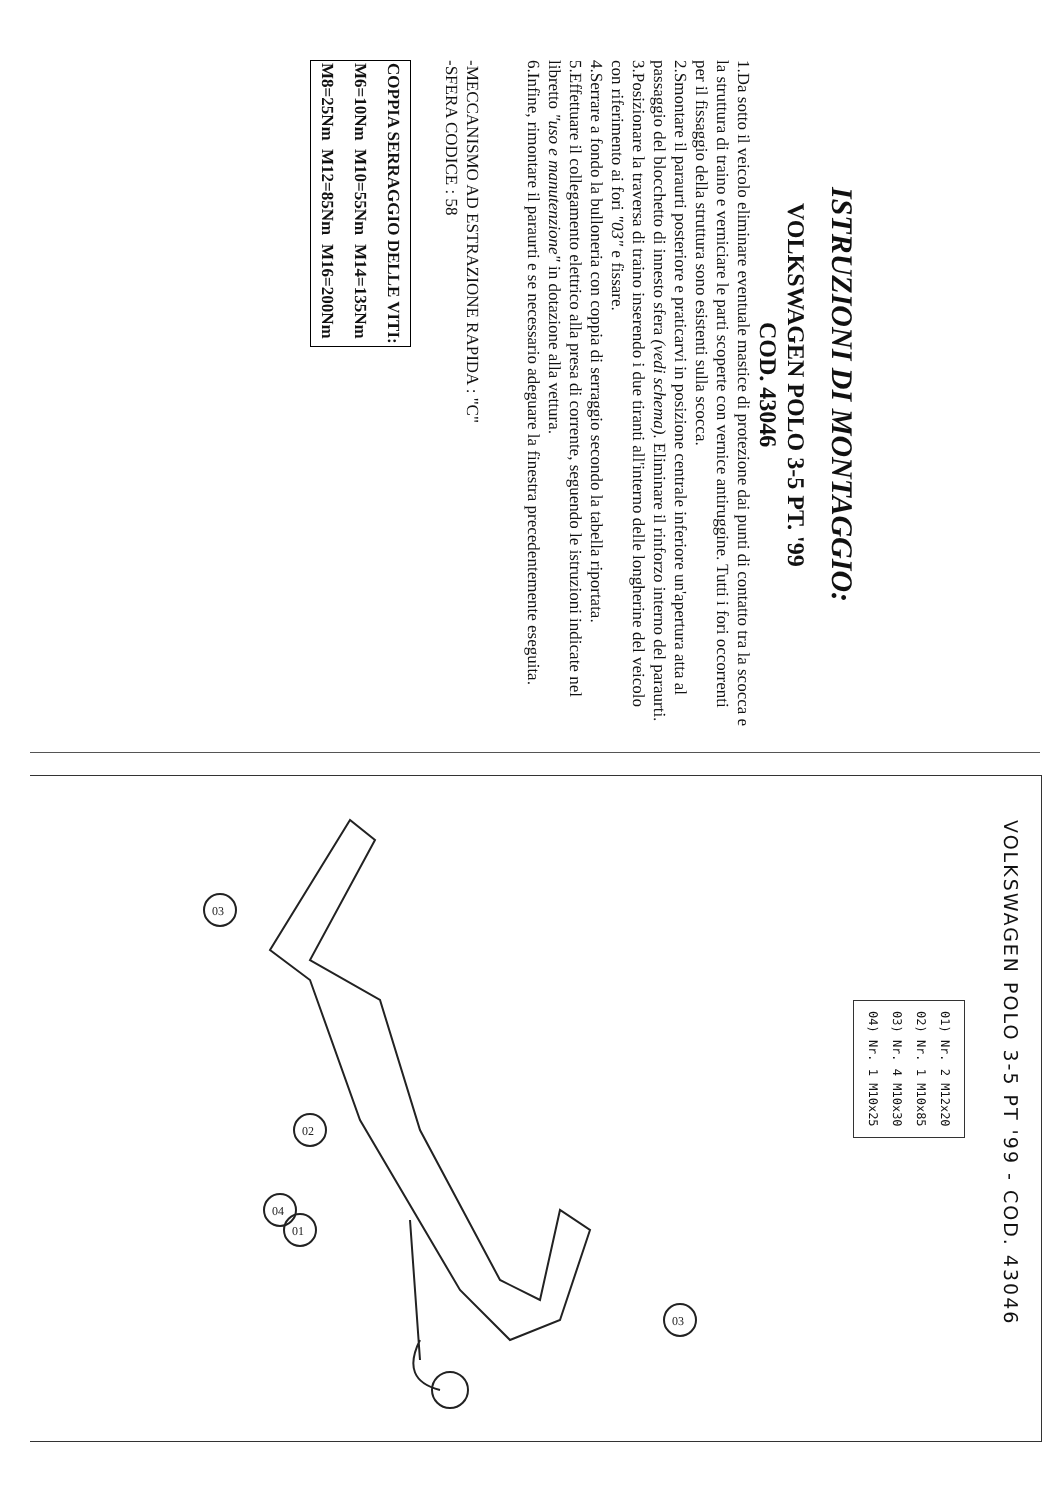ISTRUZIONI DI MONTAGGIO:
VOLKSWAGEN POLO 3-5 PT. '99
COD. 43046
1.Da sotto il veicolo eliminare eventuale mastice di protezione dai punti di contatto tra la scocca e la struttura di traino e verniciare le parti scoperte con vernice antiruggine. Tutti i fori occorrenti per il fissaggio della struttura sono esistenti sulla scocca.
2.Smontare il paraurti posteriore e praticarvi in posizione centrale inferiore un'apertura atta al passaggio del blocchetto di innesto sfera (vedi schema). Eliminare il rinforzo interno del paraurti.
3.Posizionare la traversa di traino inserendo i due tiranti all'interno delle longherine del veicolo con riferimento ai fori "03" e fissare.
4.Serrare a fondo la bulloneria con coppia di serraggio secondo la tabella riportata.
5.Effettuare il collegamento elettrico alla presa di corrente, seguendo le istruzioni indicate nel libretto "uso e manutenzione" in dotazione alla vettura.
6.Infine, rimontare il paraurti e se necessario adeguare la finestra precedentemente eseguita.
-MECCANISMO AD ESTRAZIONE RAPIDA : "C"
-SFERA CODICE : 58
| COPPIA SERRAGGIO DELLE VITI: | | |
| M6=10Nm | M10=55Nm | M14=135Nm |
| M8=25Nm | M12=85Nm | M16=200Nm |
VOLKSWAGEN POLO 3-5 PT '99 - COD. 43046
| 01) Nr. 2 M12x20 |
| 02) Nr. 1 M10x85 |
| 03) Nr. 4 M10x30 |
| 04) Nr. 1 M10x25 |
03
02
04
01
03